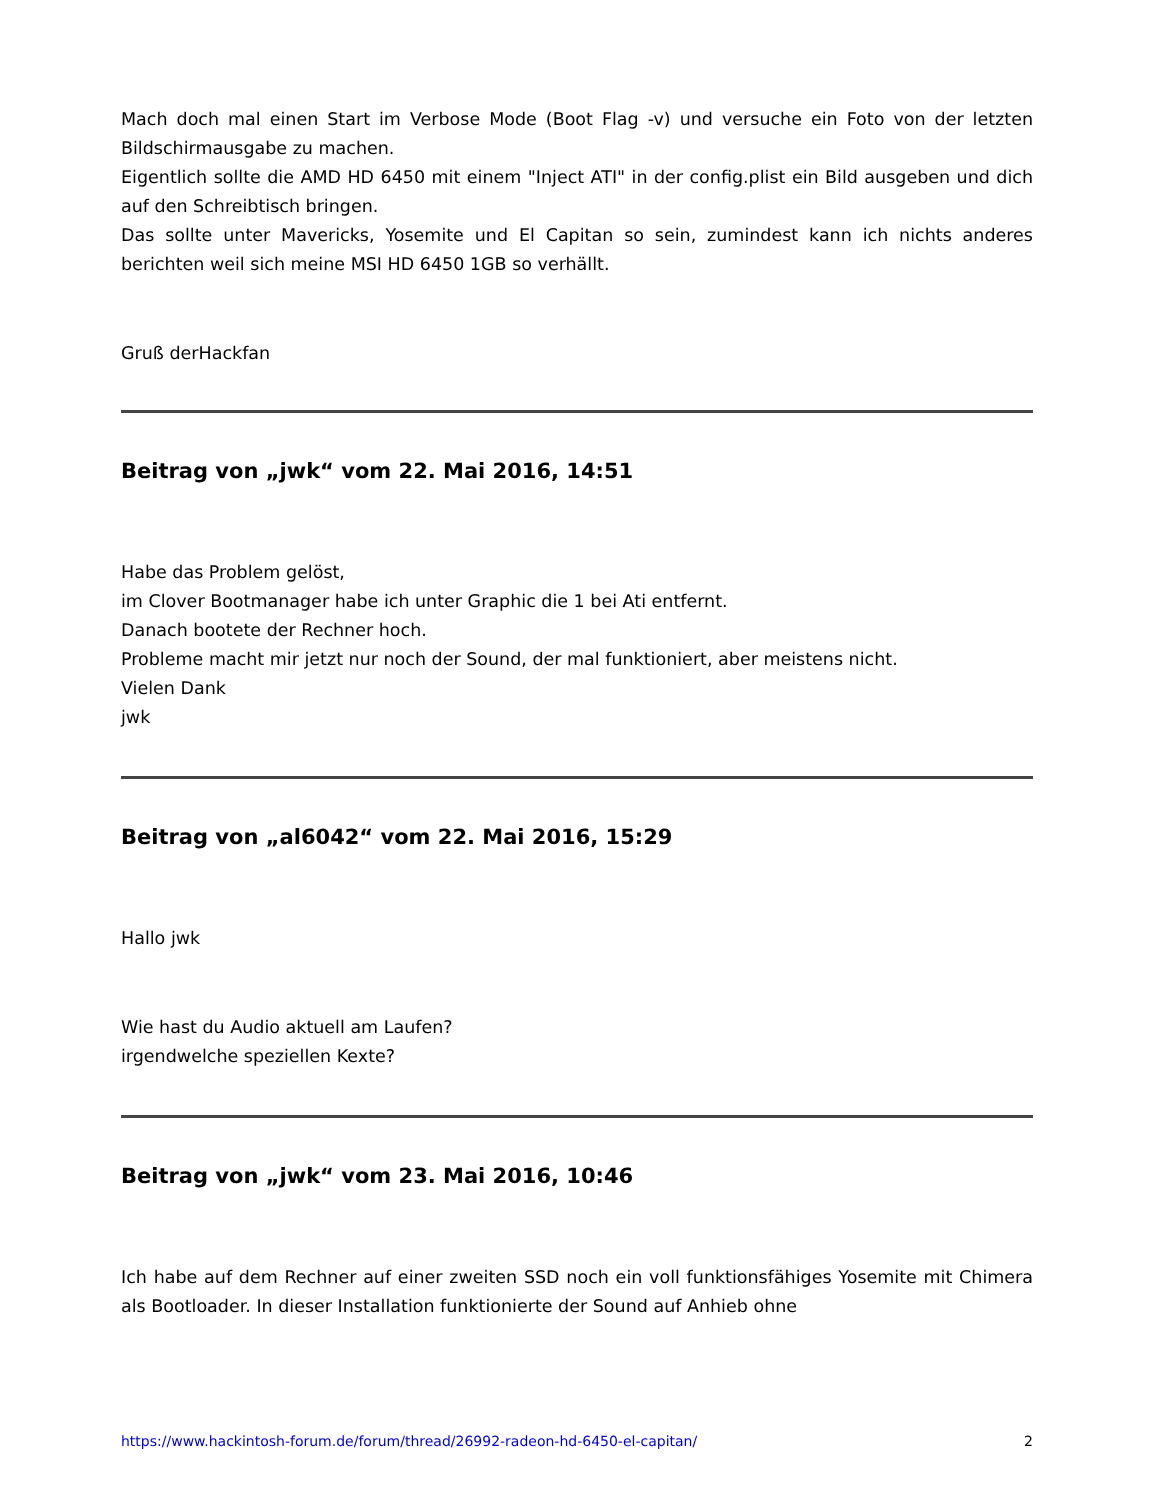Mach doch mal einen Start im Verbose Mode (Boot Flag -v) und versuche ein Foto von der letzten Bildschirmausgabe zu machen.
Eigentlich sollte die AMD HD 6450 mit einem "Inject ATI" in der config.plist ein Bild ausgeben und dich auf den Schreibtisch bringen.
Das sollte unter Mavericks, Yosemite und El Capitan so sein, zumindest kann ich nichts anderes berichten weil sich meine MSI HD 6450 1GB so verhällt.
Gruß derHackfan
Beitrag von „jwk“ vom 22. Mai 2016, 14:51
Habe das Problem gelöst,
im Clover Bootmanager habe ich unter Graphic die 1 bei Ati entfernt.
Danach bootete der Rechner hoch.
Probleme macht mir jetzt nur noch der Sound, der mal funktioniert, aber meistens nicht.
Vielen Dank
jwk
Beitrag von „al6042“ vom 22. Mai 2016, 15:29
Hallo jwk
Wie hast du Audio aktuell am Laufen?
irgendwelche speziellen Kexte?
Beitrag von „jwk“ vom 23. Mai 2016, 10:46
Ich habe auf dem Rechner auf einer zweiten SSD noch ein voll funktionsfähiges Yosemite mit Chimera als Bootloader. In dieser Installation funktionierte der Sound auf Anhieb ohne
https://www.hackintosh-forum.de/forum/thread/26992-radeon-hd-6450-el-capitan/ 2